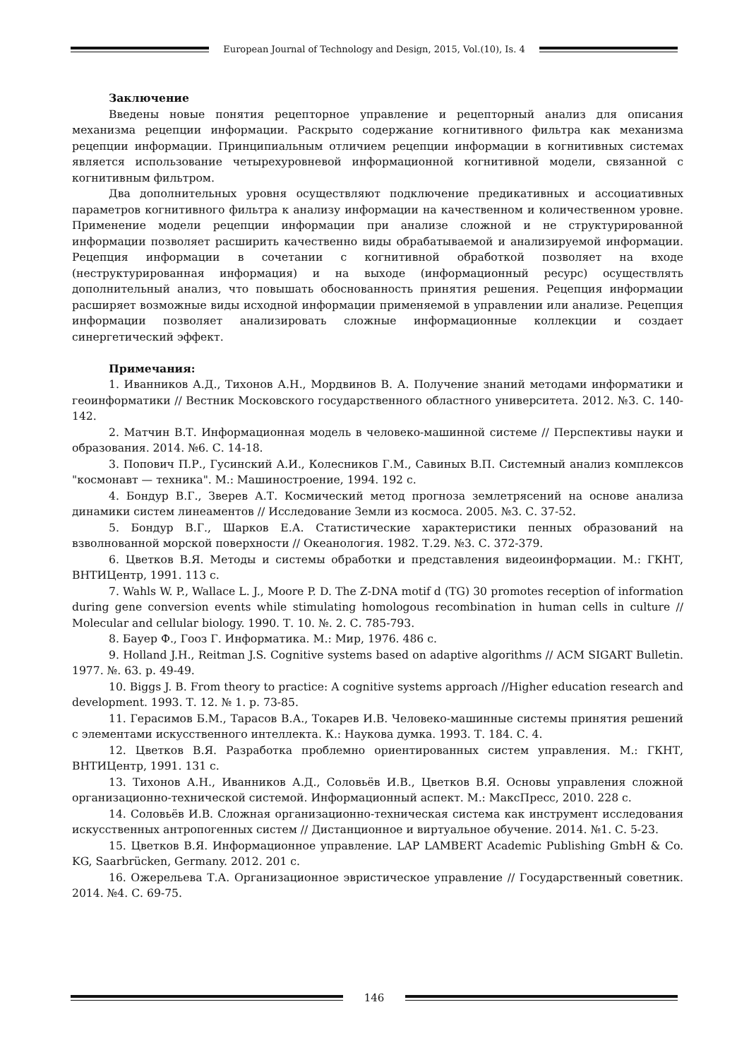European Journal of Technology and Design, 2015, Vol.(10), Is. 4
Заключение
Введены новые понятия рецепторное управление и рецепторный анализ для описания механизма рецепции информации. Раскрыто содержание когнитивного фильтра как механизма рецепции информации. Принципиальным отличием рецепции информации в когнитивных системах является использование четырехуровневой информационной когнитивной модели, связанной с когнитивным фильтром.
Два дополнительных уровня осуществляют подключение предикативных и ассоциативных параметров когнитивного фильтра к анализу информации на качественном и количественном уровне. Применение модели рецепции информации при анализе сложной и не структурированной информации позволяет расширить качественно виды обрабатываемой и анализируемой информации. Рецепция информации в сочетании с когнитивной обработкой позволяет на входе (неструктурированная информация) и на выходе (информационный ресурс) осуществлять дополнительный анализ, что повышать обоснованность принятия решения. Рецепция информации расширяет возможные виды исходной информации применяемой в управлении или анализе. Рецепция информации позволяет анализировать сложные информационные коллекции и создает синергетический эффект.
Примечания:
1. Иванников А.Д., Тихонов А.Н., Мордвинов В. А. Получение знаний методами информатики и геоинформатики // Вестник Московского государственного областного университета. 2012. №3. С. 140-142.
2. Матчин В.Т. Информационная модель в человеко-машинной системе // Перспективы науки и образования. 2014. №6. С. 14-18.
3. Попович П.Р., Гусинский А.И., Колесников Г.М., Савиных В.П. Системный анализ комплексов "космонавт — техника". М.: Машиностроение, 1994. 192 с.
4. Бондур В.Г., Зверев А.Т. Космический метод прогноза землетрясений на основе анализа динамики систем линеаментов // Исследование Земли из космоса. 2005. №3. С. 37-52.
5. Бондур В.Г., Шарков Е.А. Статистические характеристики пенных образований на взволнованной морской поверхности // Океанология. 1982. Т.29. №3. С. 372-379.
6. Цветков В.Я. Методы и системы обработки и представления видеоинформации. М.: ГКНТ, ВНТИЦентр, 1991. 113 с.
7. Wahls W. P., Wallace L. J., Moore P. D. The Z-DNA motif d (TG) 30 promotes reception of information during gene conversion events while stimulating homologous recombination in human cells in culture // Molecular and cellular biology. 1990. Т. 10. №. 2. С. 785-793.
8. Бауер Ф., Гооз Г. Информатика. М.: Мир, 1976. 486 с.
9. Holland J.H., Reitman J.S. Cognitive systems based on adaptive algorithms // ACM SIGART Bulletin. 1977. №. 63. p. 49-49.
10. Biggs J. B. From theory to practice: A cognitive systems approach //Higher education research and development. 1993. Т. 12. № 1. p. 73-85.
11. Герасимов Б.М., Тарасов В.А., Токарев И.В. Человеко-машинные системы принятия решений с элементами искусственного интеллекта. К.: Наукова думка. 1993. Т. 184. С. 4.
12. Цветков В.Я. Разработка проблемно ориентированных систем управления. М.: ГКНТ, ВНТИЦентр, 1991. 131 с.
13. Тихонов А.Н., Иванников А.Д., Соловьёв И.В., Цветков В.Я. Основы управления сложной организационно-технической системой. Информационный аспект. М.: МаксПресс, 2010. 228 с.
14. Соловьёв И.В. Сложная организационно-техническая система как инструмент исследования искусственных антропогенных систем // Дистанционное и виртуальное обучение. 2014. №1. С. 5-23.
15. Цветков В.Я. Информационное управление. LAP LAMBERT Academic Publishing GmbH & Co. KG, Saarbrücken, Germany. 2012. 201 с.
16. Ожерельева Т.А. Организационное эвристическое управление // Государственный советник. 2014. №4. С. 69-75.
146